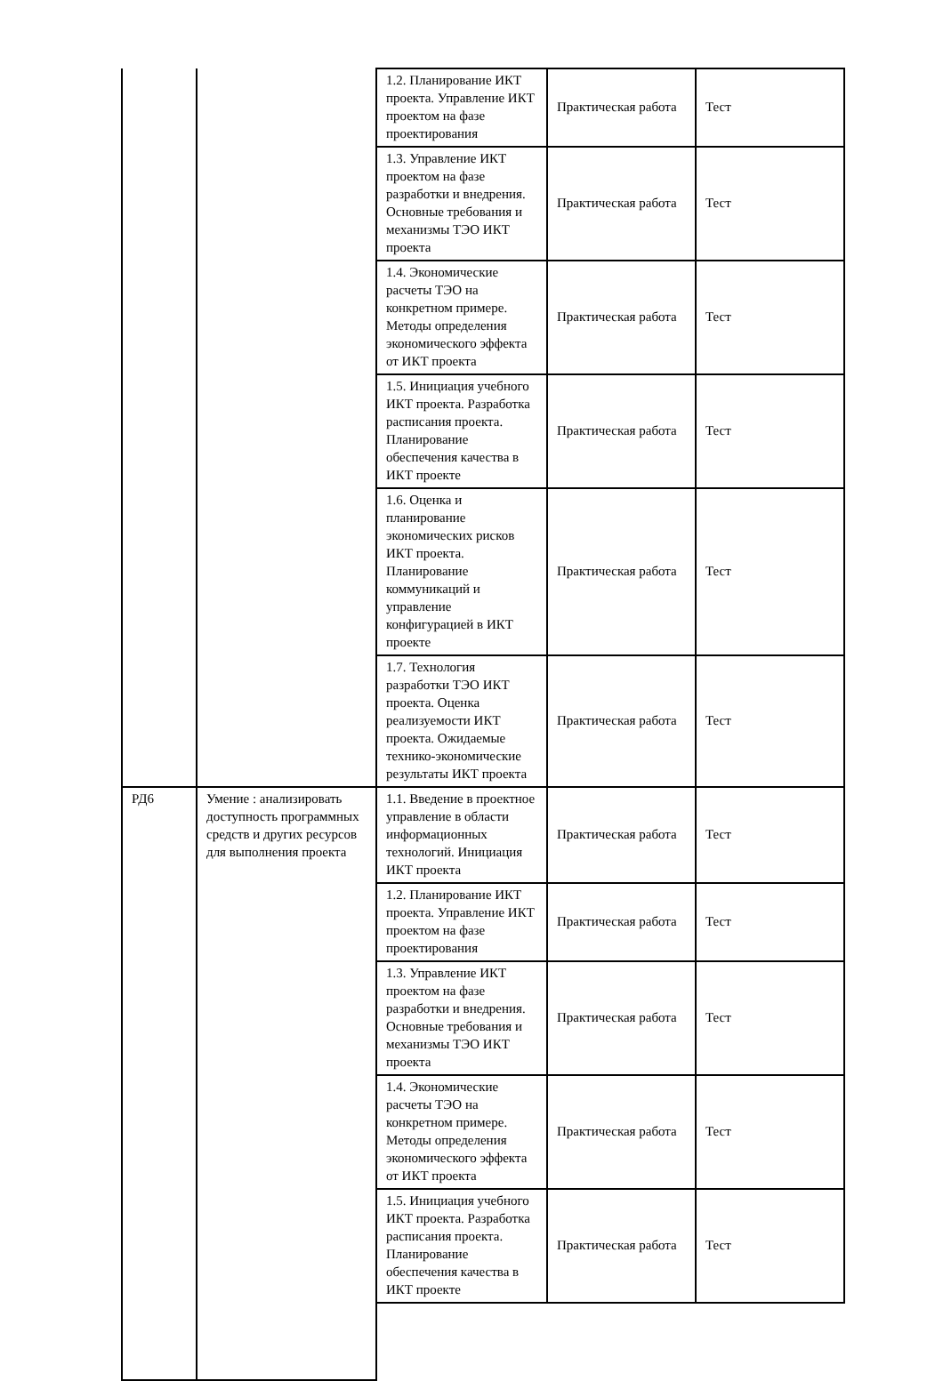| | | 1.2. Планирование ИКТ проекта. Управление ИКТ проектом на фазе проектирования | Практическая работа | Тест |
| | | 1.3. Управление ИКТ проектом на фазе разработки и внедрения. Основные требования и механизмы ТЭО ИКТ проекта | Практическая работа | Тест |
| | | 1.4. Экономические расчеты ТЭО на конкретном примере. Методы определения экономического эффекта от ИКТ проекта | Практическая работа | Тест |
| | | 1.5. Инициация учебного ИКТ проекта. Разработка расписания проекта. Планирование обеспечения качества в ИКТ проекте | Практическая работа | Тест |
| | | 1.6. Оценка и планирование экономических рисков ИКТ проекта. Планирование коммуникаций и управление конфигурацией в ИКТ проекте | Практическая работа | Тест |
| | | 1.7. Технология разработки ТЭО ИКТ проекта. Оценка реализуемости ИКТ проекта. Ожидаемые технико-экономические результаты ИКТ проекта | Практическая работа | Тест |
| РД6 | Умение : анализировать доступность программных средств и других ресурсов для выполнения проекта | 1.1. Введение в проектное управление в области информационных технологий. Инициация ИКТ проекта | Практическая работа | Тест |
| | | 1.2. Планирование ИКТ проекта. Управление ИКТ проектом на фазе проектирования | Практическая работа | Тест |
| | | 1.3. Управление ИКТ проектом на фазе разработки и внедрения. Основные требования и механизмы ТЭО ИКТ проекта | Практическая работа | Тест |
| | | 1.4. Экономические расчеты ТЭО на конкретном примере. Методы определения экономического эффекта от ИКТ проекта | Практическая работа | Тест |
| | | 1.5. Инициация учебного ИКТ проекта. Разработка расписания проекта. Планирование обеспечения качества в ИКТ проекте | Практическая работа | Тест |